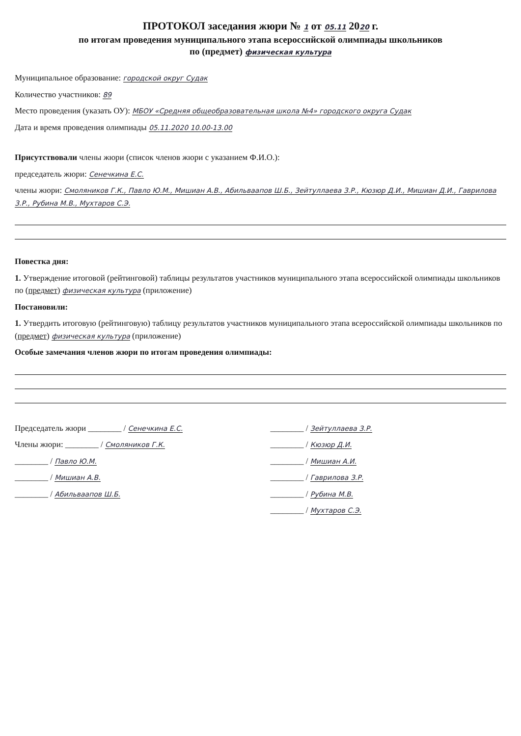ПРОТОКОЛ заседания жюри № 1 от 05.11 2020 г.
по итогам проведения муниципального этапа всероссийской олимпиады школьников
по (предмет) физическая культура
Муниципальное образование: городской округ Судак
Количество участников: 89
Место проведения (указать ОУ): МБОУ «Средняя общеобразовательная школа №4» городского округа Судак
Дата и время проведения олимпиады 05.11.2020 10.00-13.00
Присутствовали члены жюри (список членов жюри с указанием Ф.И.О.):
председатель жюри: Сенечкина Е.С.
члены жюри: Смоляников Г.К., Павло Ю.М., Мишиан А.В., Абильваапов Ш.Б., Зейтуллаева З.Р., Кюзюр Д.И., Мишиан Д.И., Гаврилова З.Р., Рубина М.В., Мухтаров С.Э.
Повестка дня:
1. Утверждение итоговой (рейтинговой) таблицы результатов участников муниципального этапа всероссийской олимпиады школьников по (предмет) физическая культура (приложение)
Постановили:
1. Утвердить итоговую (рейтинговую) таблицу результатов участников муниципального этапа всероссийской олимпиады школьников по (предмет) физическая культура (приложение)
Особые замечания членов жюри по итогам проведения олимпиады:
Председатель жюри ________ / Сенечкина Е.С.
Члены жюри: ________ / Смоляников Г.К.
________ / Павло Ю.М.
________ / Мишиан А.В.
________ / Абильваапов Ш.Б.
________ / Зейтуллаева З.Р.
________ / Кюзюр Д.И.
________ / Мишиан А.И.
________ / Гаврилова З.Р.
________ / Рубина М.В.
________ / Мухтаров С.Э.